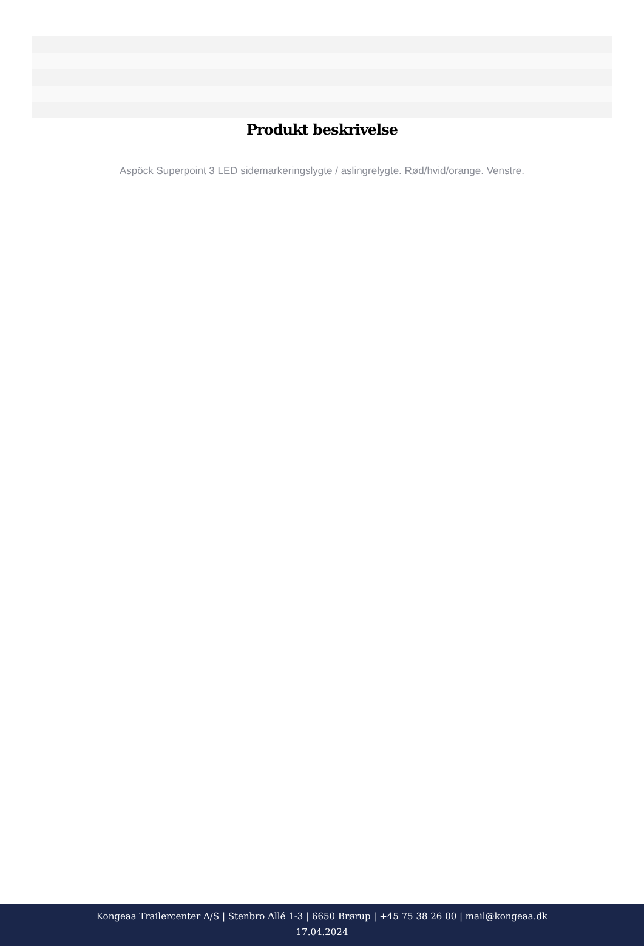Produkt beskrivelse
Aspöck Superpoint 3 LED sidemarkeringslygte / aslingrelygte. Rød/hvid/orange. Venstre.
Kongeaa Trailercenter A/S | Stenbro Allé 1-3 | 6650 Brørup | +45 75 38 26 00 | mail@kongeaa.dk
17.04.2024